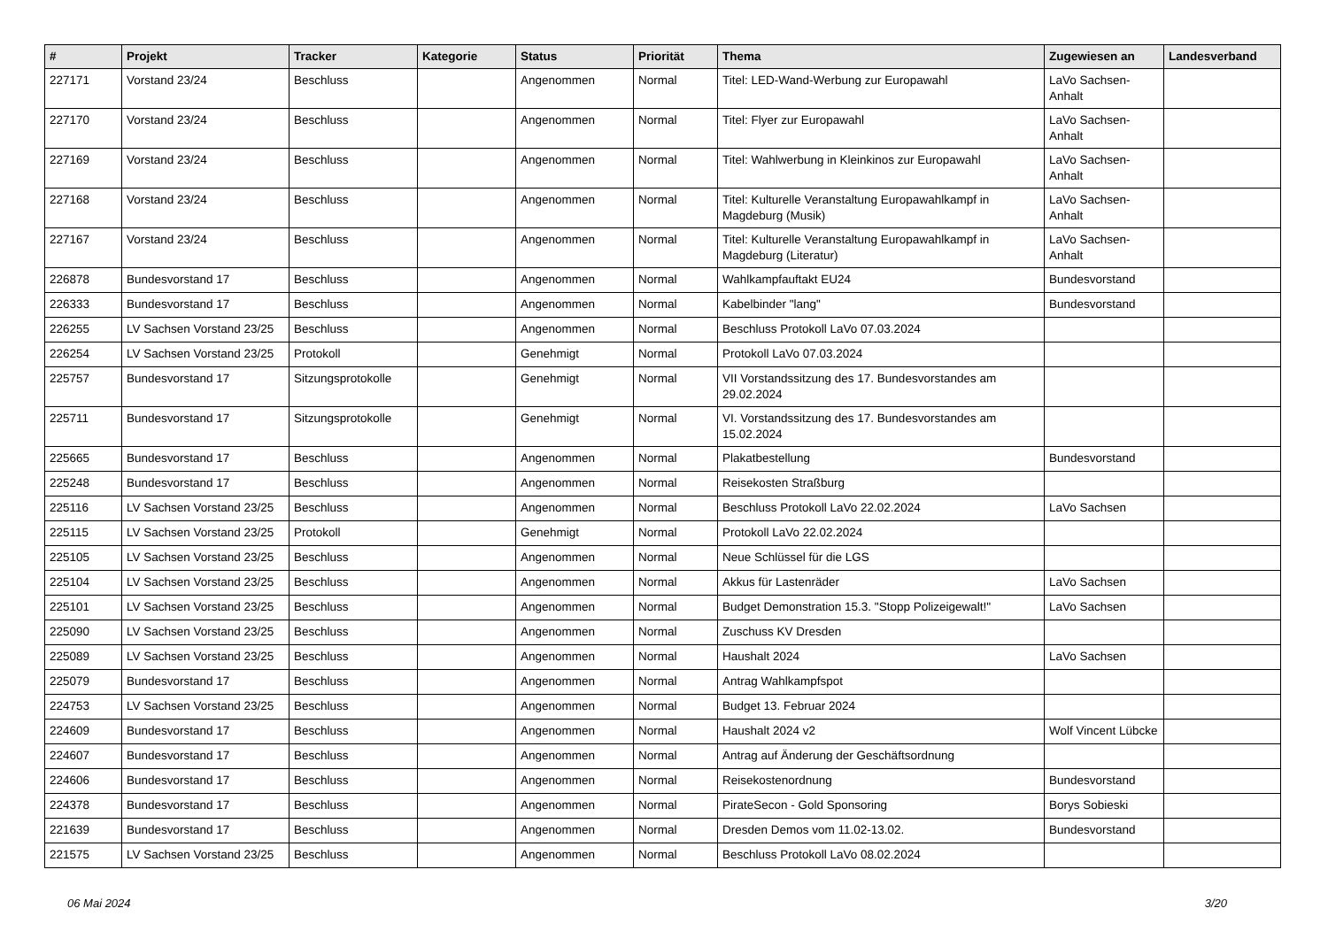| # | Projekt | Tracker | Kategorie | Status | Priorität | Thema | Zugewiesen an | Landesverband |
| --- | --- | --- | --- | --- | --- | --- | --- | --- |
| 227171 | Vorstand 23/24 | Beschluss | | Angenommen | Normal | Titel: LED-Wand-Werbung zur Europawahl | LaVo Sachsen-Anhalt | |
| 227170 | Vorstand 23/24 | Beschluss | | Angenommen | Normal | Titel: Flyer zur Europawahl | LaVo Sachsen-Anhalt | |
| 227169 | Vorstand 23/24 | Beschluss | | Angenommen | Normal | Titel: Wahlwerbung in Kleinkinos zur Europawahl | LaVo Sachsen-Anhalt | |
| 227168 | Vorstand 23/24 | Beschluss | | Angenommen | Normal | Titel: Kulturelle Veranstaltung Europawahlkampf in Magdeburg (Musik) | LaVo Sachsen-Anhalt | |
| 227167 | Vorstand 23/24 | Beschluss | | Angenommen | Normal | Titel: Kulturelle Veranstaltung Europawahlkampf in Magdeburg (Literatur) | LaVo Sachsen-Anhalt | |
| 226878 | Bundesvorstand 17 | Beschluss | | Angenommen | Normal | Wahlkampfauftakt EU24 | Bundesvorstand | |
| 226333 | Bundesvorstand 17 | Beschluss | | Angenommen | Normal | Kabelbinder "lang" | Bundesvorstand | |
| 226255 | LV Sachsen Vorstand 23/25 | Beschluss | | Angenommen | Normal | Beschluss Protokoll LaVo 07.03.2024 | | |
| 226254 | LV Sachsen Vorstand 23/25 | Protokoll | | Genehmigt | Normal | Protokoll LaVo 07.03.2024 | | |
| 225757 | Bundesvorstand 17 | Sitzungsprotokolle | | Genehmigt | Normal | VII Vorstandssitzung des 17. Bundesvorstandes am 29.02.2024 | | |
| 225711 | Bundesvorstand 17 | Sitzungsprotokolle | | Genehmigt | Normal | VI. Vorstandssitzung des 17. Bundesvorstandes am 15.02.2024 | | |
| 225665 | Bundesvorstand 17 | Beschluss | | Angenommen | Normal | Plakatbestellung | Bundesvorstand | |
| 225248 | Bundesvorstand 17 | Beschluss | | Angenommen | Normal | Reisekosten Straßburg | | |
| 225116 | LV Sachsen Vorstand 23/25 | Beschluss | | Angenommen | Normal | Beschluss Protokoll LaVo 22.02.2024 | LaVo Sachsen | |
| 225115 | LV Sachsen Vorstand 23/25 | Protokoll | | Genehmigt | Normal | Protokoll LaVo 22.02.2024 | | |
| 225105 | LV Sachsen Vorstand 23/25 | Beschluss | | Angenommen | Normal | Neue Schlüssel für die LGS | | |
| 225104 | LV Sachsen Vorstand 23/25 | Beschluss | | Angenommen | Normal | Akkus für Lastenräder | LaVo Sachsen | |
| 225101 | LV Sachsen Vorstand 23/25 | Beschluss | | Angenommen | Normal | Budget Demonstration 15.3. "Stopp Polizeigewalt!" | LaVo Sachsen | |
| 225090 | LV Sachsen Vorstand 23/25 | Beschluss | | Angenommen | Normal | Zuschuss KV Dresden | | |
| 225089 | LV Sachsen Vorstand 23/25 | Beschluss | | Angenommen | Normal | Haushalt 2024 | LaVo Sachsen | |
| 225079 | Bundesvorstand 17 | Beschluss | | Angenommen | Normal | Antrag Wahlkampfspot | | |
| 224753 | LV Sachsen Vorstand 23/25 | Beschluss | | Angenommen | Normal | Budget 13. Februar 2024 | | |
| 224609 | Bundesvorstand 17 | Beschluss | | Angenommen | Normal | Haushalt 2024 v2 | Wolf Vincent Lübcke | |
| 224607 | Bundesvorstand 17 | Beschluss | | Angenommen | Normal | Antrag auf Änderung der Geschäftsordnung | | |
| 224606 | Bundesvorstand 17 | Beschluss | | Angenommen | Normal | Reisekostenordnung | Bundesvorstand | |
| 224378 | Bundesvorstand 17 | Beschluss | | Angenommen | Normal | PirateSecon - Gold Sponsoring | Borys Sobieski | |
| 221639 | Bundesvorstand 17 | Beschluss | | Angenommen | Normal | Dresden Demos vom 11.02-13.02. | Bundesvorstand | |
| 221575 | LV Sachsen Vorstand 23/25 | Beschluss | | Angenommen | Normal | Beschluss Protokoll LaVo 08.02.2024 | | |
06 Mai 2024 3/20